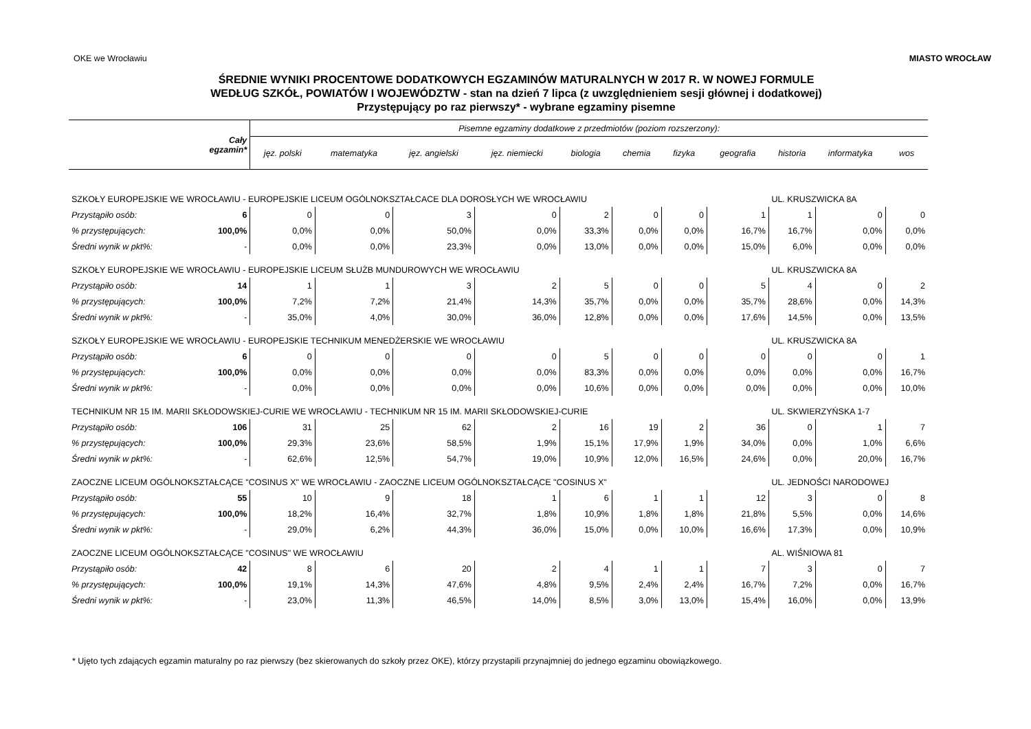OKE we Wrocławiu MIASTO WROCŁAW
ŚREDNIE WYNIKI PROCENTOWE DODATKOWYCH EGZAMINÓW MATURALNYCH W 2017 R. W NOWEJ FORMULE
WEDŁUG SZKÓŁ, POWIATÓW I WOJEWÓDZTW - stan na dzień 7 lipca (z uwzględnieniem sesji głównej i dodatkowej)
Przystępujący po raz pierwszy* - wybrane egzaminy pisemne
| Cały egzamin* | | Pisemne egzaminy dodatkowe z przedmiotów (poziom rozszerzony): | | | | | | | | | | |
| --- | --- | --- | --- | --- | --- | --- | --- | --- | --- | --- | --- | --- |
| | | jęz. polski | matematyka | jęz. angielski | jęz. niemiecki | biologia | chemia | fizyka | geografia | historia | informatyka | wos |
| SZKOŁY EUROPEJSKIE WE WROCŁAWIU - EUROPEJSKIE LICEUM OGÓLNOKSZTAŁCACE DLA DOROSŁYCH WE WROCŁAWIU | | | | | | | | | | UL. KRUSZWICKA 8A | | |
| Przystąpiło osób: | 6 | 0 | 0 | 3 | 0 | 2 | 0 | 0 | 1 | 1 | 0 | 0 |
| % przystępujących: | 100,0% | 0,0% | 0,0% | 50,0% | 0,0% | 33,3% | 0,0% | 0,0% | 16,7% | 16,7% | 0,0% | 0,0% |
| Średni wynik w pkt%: | - | 0,0% | 0,0% | 23,3% | 0,0% | 13,0% | 0,0% | 0,0% | 15,0% | 6,0% | 0,0% | 0,0% |
| SZKOŁY EUROPEJSKIE WE WROCŁAWIU - EUROPEJSKIE LICEUM SŁUŻB MUNDUROWYCH WE WROCŁAWIU | | | | | | | | | | UL. KRUSZWICKA 8A | | |
| Przystąpiło osób: | 14 | 1 | 1 | 3 | 2 | 5 | 0 | 0 | 5 | 4 | 0 | 2 |
| % przystępujących: | 100,0% | 7,2% | 7,2% | 21,4% | 14,3% | 35,7% | 0,0% | 0,0% | 35,7% | 28,6% | 0,0% | 14,3% |
| Średni wynik w pkt%: | - | 35,0% | 4,0% | 30,0% | 36,0% | 12,8% | 0,0% | 0,0% | 17,6% | 14,5% | 0,0% | 13,5% |
| SZKOŁY EUROPEJSKIE WE WROCŁAWIU - EUROPEJSKIE TECHNIKUM MENEDŻERSKIE WE WROCŁAWIU | | | | | | | | | | UL. KRUSZWICKA 8A | | |
| Przystąpiło osób: | 6 | 0 | 0 | 0 | 0 | 5 | 0 | 0 | 0 | 0 | 0 | 1 |
| % przystępujących: | 100,0% | 0,0% | 0,0% | 0,0% | 0,0% | 83,3% | 0,0% | 0,0% | 0,0% | 0,0% | 0,0% | 16,7% |
| Średni wynik w pkt%: | - | 0,0% | 0,0% | 0,0% | 0,0% | 10,6% | 0,0% | 0,0% | 0,0% | 0,0% | 0,0% | 10,0% |
| TECHNIKUM NR 15 IM. MARII SKŁODOWSKIEJ-CURIE WE WROCŁAWIU - TECHNIKUM NR 15 IM. MARII SKŁODOWSKIEJ-CURIE | | | | | | | | | | UL. SKWIERZYŃSKA 1-7 | | |
| Przystąpiło osób: | 106 | 31 | 25 | 62 | 2 | 16 | 19 | 2 | 36 | 0 | 1 | 7 |
| % przystępujących: | 100,0% | 29,3% | 23,6% | 58,5% | 1,9% | 15,1% | 17,9% | 1,9% | 34,0% | 0,0% | 1,0% | 6,6% |
| Średni wynik w pkt%: | - | 62,6% | 12,5% | 54,7% | 19,0% | 10,9% | 12,0% | 16,5% | 24,6% | 0,0% | 20,0% | 16,7% |
| ZAOCZNE LICEUM OGÓLNOKSZTAŁCĄCE "COSINUS X" WE WROCŁAWIU - ZAOCZNE LICEUM OGÓLNOKSZTAŁCĄCE "COSINUS X" | | | | | | | | | | UL. JEDNOŚCI NARODOWEJ | | |
| Przystąpiło osób: | 55 | 10 | 9 | 18 | 1 | 6 | 1 | 1 | 12 | 3 | 0 | 8 |
| % przystępujących: | 100,0% | 18,2% | 16,4% | 32,7% | 1,8% | 10,9% | 1,8% | 1,8% | 21,8% | 5,5% | 0,0% | 14,6% |
| Średni wynik w pkt%: | - | 29,0% | 6,2% | 44,3% | 36,0% | 15,0% | 0,0% | 10,0% | 16,6% | 17,3% | 0,0% | 10,9% |
| ZAOCZNE LICEUM OGÓLNOKSZTAŁCĄCE "COSINUS" WE WROCŁAWIU | | | | | | | | | | AL. WIŚNIOWA 81 | | |
| Przystąpiło osób: | 42 | 8 | 6 | 20 | 2 | 4 | 1 | 1 | 7 | 3 | 0 | 7 |
| % przystępujących: | 100,0% | 19,1% | 14,3% | 47,6% | 4,8% | 9,5% | 2,4% | 2,4% | 16,7% | 7,2% | 0,0% | 16,7% |
| Średni wynik w pkt%: | - | 23,0% | 11,3% | 46,5% | 14,0% | 8,5% | 3,0% | 13,0% | 15,4% | 16,0% | 0,0% | 13,9% |
* Ujęto tych zdających egzamin maturalny po raz pierwszy (bez skierowanych do szkoły przez OKE), którzy przystapili przynajmniej do jednego egzaminu obowiązkowego.